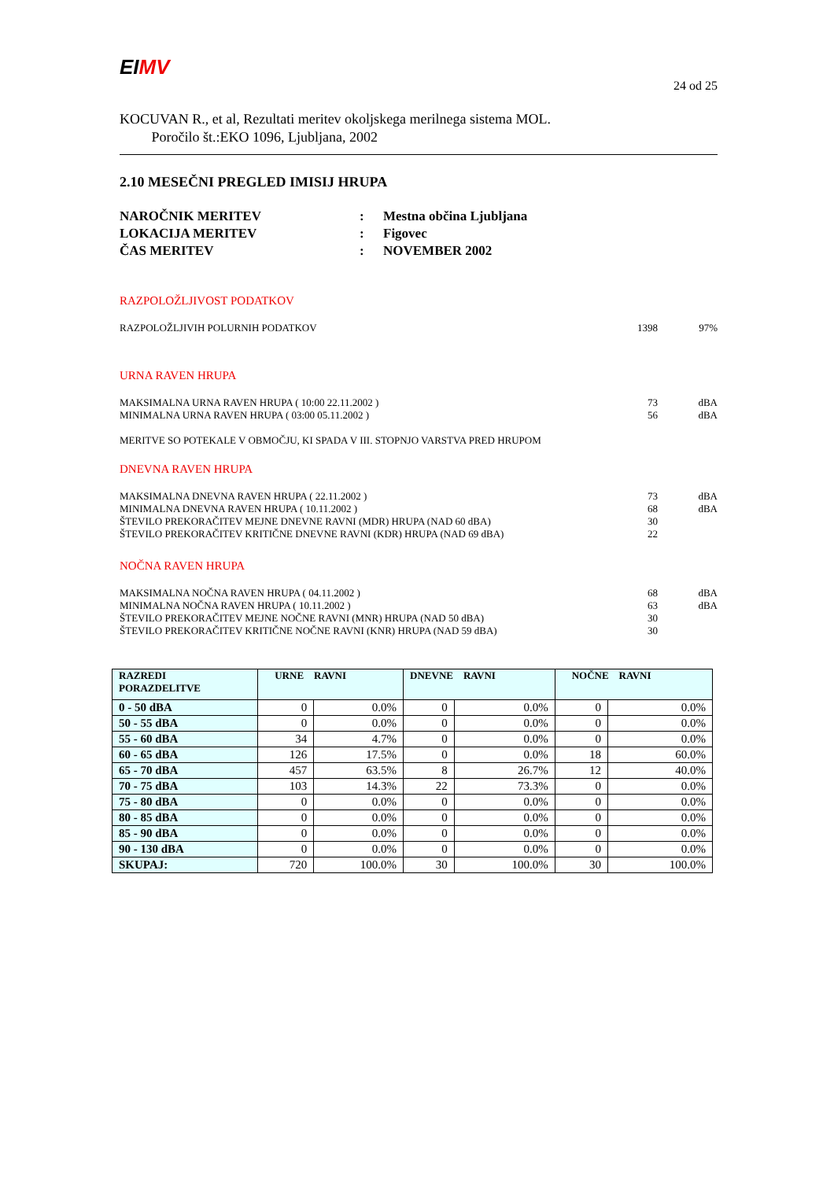EI MV
24 od 25
KOCUVAN R., et al, Rezultati meritev okoljskega merilnega sistema MOL.
Poročilo št.:EKO 1096, Ljubljana, 2002
2.10 MESEČNI PREGLED IMISIJ HRUPA
| NAROČNIK MERITEV | : | Mestna občina Ljubljana |
| LOKACIJA MERITEV | : | Figovec |
| ČAS MERITEV | : | NOVEMBER 2002 |
RAZPOLOŽLJIVOST PODATKOV
RAZPOLOŽLJIVIH POLURNIH PODATKOV 1398 97%
URNA RAVEN HRUPA
MAKSIMALNA URNA RAVEN HRUPA ( 10:00 22.11.2002 ) 73 dBA
MINIMALNA URNA RAVEN HRUPA ( 03:00 05.11.2002 ) 56 dBA
MERITVE SO POTEKALE V OBMOČJU, KI SPADA V III. STOPNJO VARSTVA PRED HRUPOM
DNEVNA RAVEN HRUPA
MAKSIMALNA DNEVNA RAVEN HRUPA ( 22.11.2002 ) 73 dBA
MINIMALNA DNEVNA RAVEN HRUPA ( 10.11.2002 ) 68 dBA
ŠTEVILO PREKORAČITEV MEJNE DNEVNE RAVNI (MDR) HRUPA (NAD 60 dBA) 30
ŠTEVILO PREKORAČITEV KRITIČNE DNEVNE RAVNI (KDR) HRUPA (NAD 69 dBA) 22
NOČNA RAVEN HRUPA
MAKSIMALNA NOČNA RAVEN HRUPA ( 04.11.2002 ) 68 dBA
MINIMALNA NOČNA RAVEN HRUPA ( 10.11.2002 ) 63 dBA
ŠTEVILO PREKORAČITEV MEJNE NOČNE RAVNI (MNR) HRUPA (NAD 50 dBA) 30
ŠTEVILO PREKORAČITEV KRITIČNE NOČNE RAVNI (KNR) HRUPA (NAD 59 dBA) 30
| RAZREDI PORAZDELITVE | URNE RAVNI | | DNEVNE RAVNI | | NOČNE RAVNI | |
| --- | --- | --- | --- | --- | --- | --- |
| 0 - 50 dBA | 0 | 0.0% | 0 | 0.0% | 0 | 0.0% |
| 50 - 55 dBA | 0 | 0.0% | 0 | 0.0% | 0 | 0.0% |
| 55 - 60 dBA | 34 | 4.7% | 0 | 0.0% | 0 | 0.0% |
| 60 - 65 dBA | 126 | 17.5% | 0 | 0.0% | 18 | 60.0% |
| 65 - 70 dBA | 457 | 63.5% | 8 | 26.7% | 12 | 40.0% |
| 70 - 75 dBA | 103 | 14.3% | 22 | 73.3% | 0 | 0.0% |
| 75 - 80 dBA | 0 | 0.0% | 0 | 0.0% | 0 | 0.0% |
| 80 - 85 dBA | 0 | 0.0% | 0 | 0.0% | 0 | 0.0% |
| 85 - 90 dBA | 0 | 0.0% | 0 | 0.0% | 0 | 0.0% |
| 90 - 130 dBA | 0 | 0.0% | 0 | 0.0% | 0 | 0.0% |
| SKUPAJ: | 720 | 100.0% | 30 | 100.0% | 30 | 100.0% |